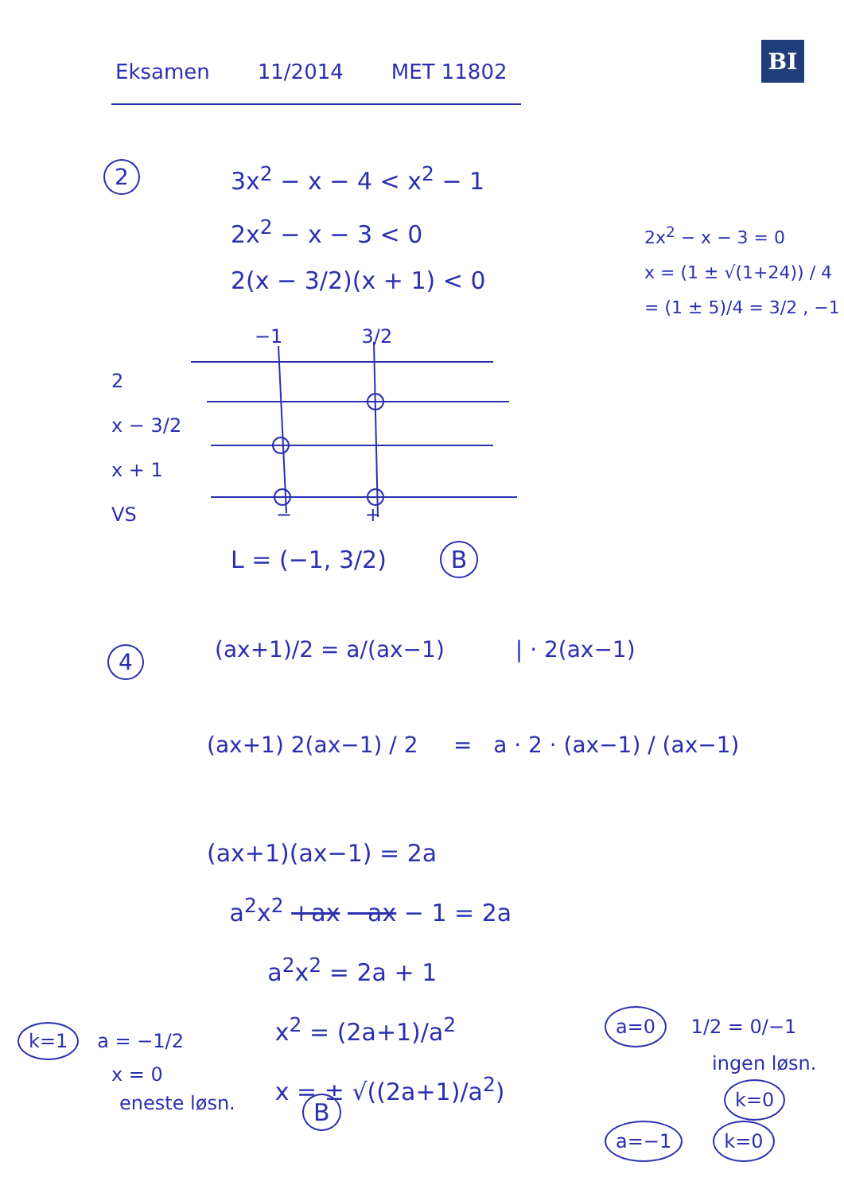Eksamen 11/2014 MET 11802
BI
2
3x<sup>2</sup> − x − 4 < x<sup>2</sup> − 1
2x<sup>2</sup> − x − 3 < 0
2(x − 3/2)(x + 1) < 0
2x<sup>2</sup> − x − 3 = 0
x = (1 ± √(1+24)) / 4
= (1 ± 5)/4 = 3/2 , −1
−1 3/2
2
x − 3/2
x + 1
VS − +
L = (−1, 3/2) B
4
(ax+1)/2 = a/(ax−1) | · 2(ax−1)
(ax+1) 2(ax−1) / 2 = a · 2 · (ax−1) / (ax−1)
(ax+1)(ax−1) = 2a
a<sup>2</sup>x<sup>2</sup> +ax −ax − 1 = 2a
a<sup>2</sup>x<sup>2</sup> = 2a + 1
x<sup>2</sup> = (2a+1)/a<sup>2</sup>
x = ± √((2a+1)/a<sup>2</sup>)
B
k=1 a = −1/2
x = 0
eneste løsn.
a=0 1/2 = 0/−1
ingen løsn.
k=0
a=−1 k=0